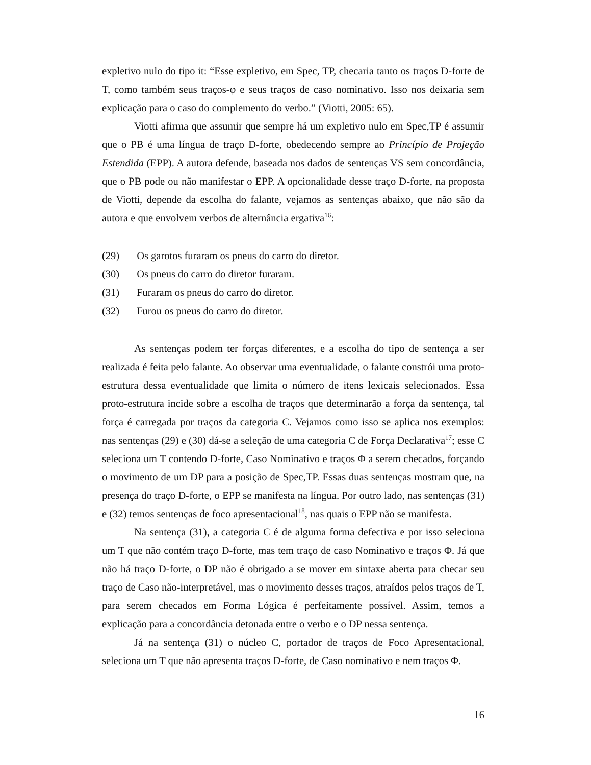expletivo nulo do tipo it: “Esse expletivo, em Spec, TP, checaria tanto os traços D-forte de T, como também seus traços-φ e seus traços de caso nominativo. Isso nos deixaria sem explicação para o caso do complemento do verbo.” (Viotti, 2005: 65).
Viotti afirma que assumir que sempre há um expletivo nulo em Spec,TP é assumir que o PB é uma língua de traço D-forte, obedecendo sempre ao Princípio de Projeção Estendida (EPP). A autora defende, baseada nos dados de sentenças VS sem concordância, que o PB pode ou não manifestar o EPP. A opcionalidade desse traço D-forte, na proposta de Viotti, depende da escolha do falante, vejamos as sentenças abaixo, que não são da autora e que envolvem verbos de alternância ergativa<sup>16</sup>:
(29) Os garotos furaram os pneus do carro do diretor.
(30) Os pneus do carro do diretor furaram.
(31) Furaram os pneus do carro do diretor.
(32) Furou os pneus do carro do diretor.
As sentenças podem ter forças diferentes, e a escolha do tipo de sentença a ser realizada é feita pelo falante. Ao observar uma eventualidade, o falante constrói uma proto-estrutura dessa eventualidade que limita o número de itens lexicais selecionados. Essa proto-estrutura incide sobre a escolha de traços que determinarão a força da sentença, tal força é carregada por traços da categoria C. Vejamos como isso se aplica nos exemplos: nas sentenças (29) e (30) dá-se a seleção de uma categoria C de Força Declarativa<sup>17</sup>; esse C seleciona um T contendo D-forte, Caso Nominativo e traços Φ a serem checados, forçando o movimento de um DP para a posição de Spec,TP. Essas duas sentenças mostram que, na presença do traço D-forte, o EPP se manifesta na língua. Por outro lado, nas sentenças (31) e (32) temos sentenças de foco apresentacional<sup>18</sup>, nas quais o EPP não se manifesta.
Na sentença (31), a categoria C é de alguma forma defectiva e por isso seleciona um T que não contém traço D-forte, mas tem traço de caso Nominativo e traços Φ. Já que não há traço D-forte, o DP não é obrigado a se mover em sintaxe aberta para checar seu traço de Caso não-interpretável, mas o movimento desses traços, atraídos pelos traços de T, para serem checados em Forma Lógica é perfeitamente possível. Assim, temos a explicação para a concordância detonada entre o verbo e o DP nessa sentença.
Já na sentença (31) o núcleo C, portador de traços de Foco Apresentacional, seleciona um T que não apresenta traços D-forte, de Caso nominativo e nem traços Φ.
16